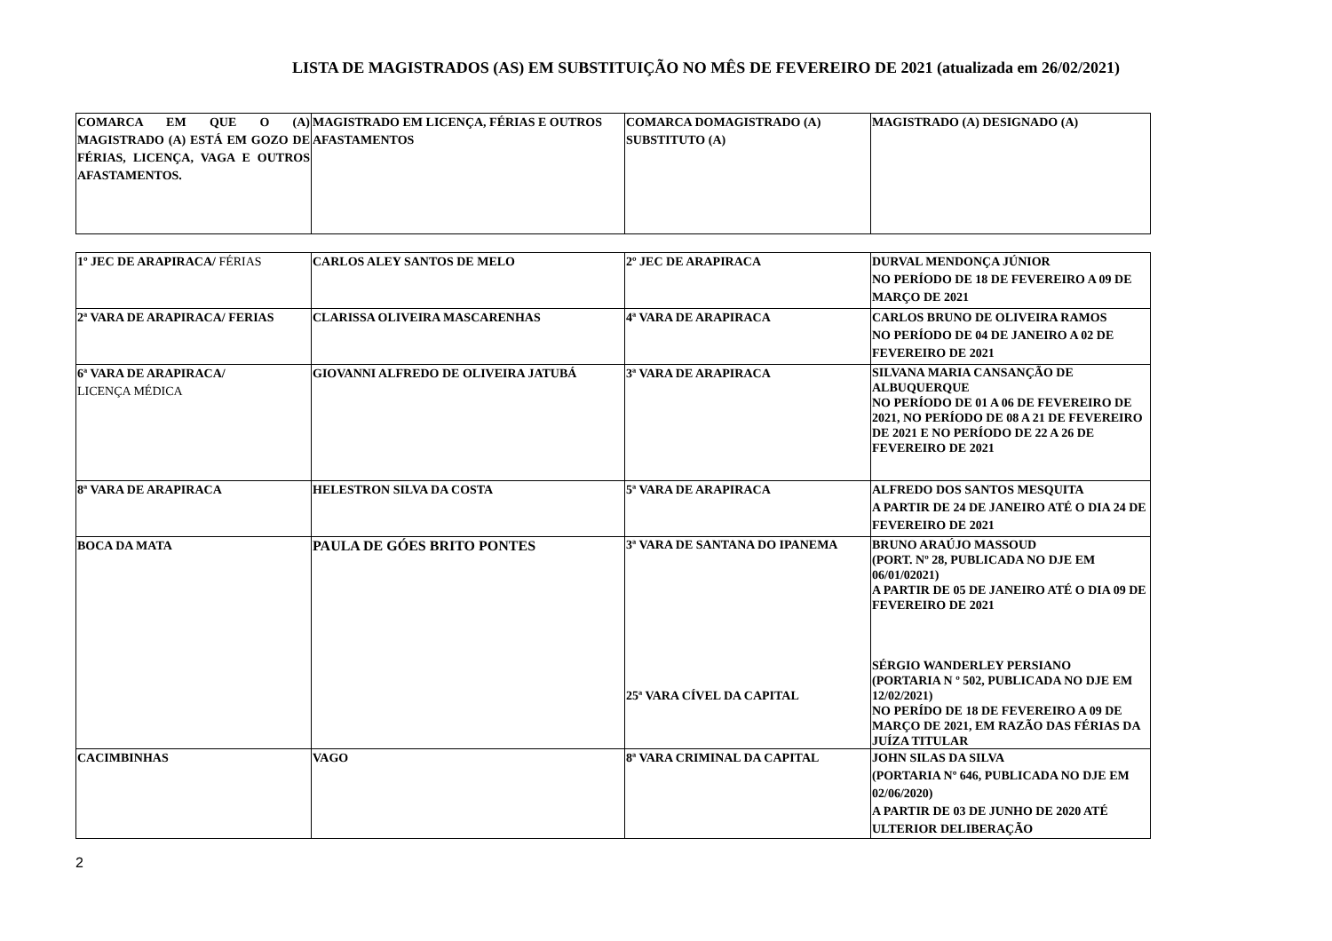LISTA DE MAGISTRADOS (AS) EM SUBSTITUIÇÃO NO MÊS DE FEVEREIRO DE 2021 (atualizada em 26/02/2021)
| COMARCA EM QUE O (A) MAGISTRADO (A) ESTÁ EM GOZO DE FÉRIAS, LICENÇA, VAGA E OUTROS AFASTAMENTOS. | MAGISTRADO EM LICENÇA, FÉRIAS E OUTROS AFASTAMENTOS | COMARCA DOMAGISTRADO (A) SUBSTITUTO (A) | MAGISTRADO (A) DESIGNADO (A) |
| 1º JEC DE ARAPIRACA/ FÉRIAS | CARLOS ALEY SANTOS DE MELO | 2º JEC DE ARAPIRACA | DURVAL MENDONÇA JÚNIOR NO PERÍODO DE 18 DE FEVEREIRO A 09 DE MARÇO DE 2021 |
| 2ª VARA DE ARAPIRACA/ FERIAS | CLARISSA OLIVEIRA MASCARENHAS | 4ª VARA DE ARAPIRACA | CARLOS BRUNO DE OLIVEIRA RAMOS NO PERÍODO DE 04 DE JANEIRO A 02 DE FEVEREIRO DE 2021 |
| 6ª VARA DE ARAPIRACA/ LICENÇA MÉDICA | GIOVANNI ALFREDO DE OLIVEIRA JATUBÁ | 3ª VARA DE ARAPIRACA | SILVANA MARIA CANSANÇÃO DE ALBUQUERQUE NO PERÍODO DE 01 A 06 DE FEVEREIRO DE 2021, NO PERÍODO DE 08 A 21 DE FEVEREIRO DE 2021 E NO PERÍODO DE 22 A 26 DE FEVEREIRO DE 2021 |
| 8ª VARA DE ARAPIRACA | HELESTRON SILVA DA COSTA | 5ª VARA DE ARAPIRACA | ALFREDO DOS SANTOS MESQUITA A PARTIR DE 24 DE JANEIRO ATÉ O DIA 24 DE FEVEREIRO DE 2021 |
| BOCA DA MATA | PAULA DE GÓES BRITO PONTES | 3ª VARA DE SANTANA DO IPANEMA 25ª VARA CÍVEL DA CAPITAL | BRUNO ARAÚJO MASSOUD (PORT. Nº 28, PUBLICADA NO DJE EM 06/01/02021) A PARTIR DE 05 DE JANEIRO ATÉ O DIA 09 DE FEVEREIRO DE 2021 SÉRGIO WANDERLEY PERSIANO (PORTARIA N º 502, PUBLICADA NO DJE EM 12/02/2021) NO PERÍDO DE 18 DE FEVEREIRO A 09 DE MARÇO DE 2021, EM RAZÃO DAS FÉRIAS DA JUÍZA TITULAR |
| CACIMBINHAS | VAGO | 8ª VARA CRIMINAL DA CAPITAL | JOHN SILAS DA SILVA (PORTARIA Nº 646, PUBLICADA NO DJE EM 02/06/2020) A PARTIR DE 03 DE JUNHO DE 2020 ATÉ ULTERIOR DELIBERAÇÃO |
2